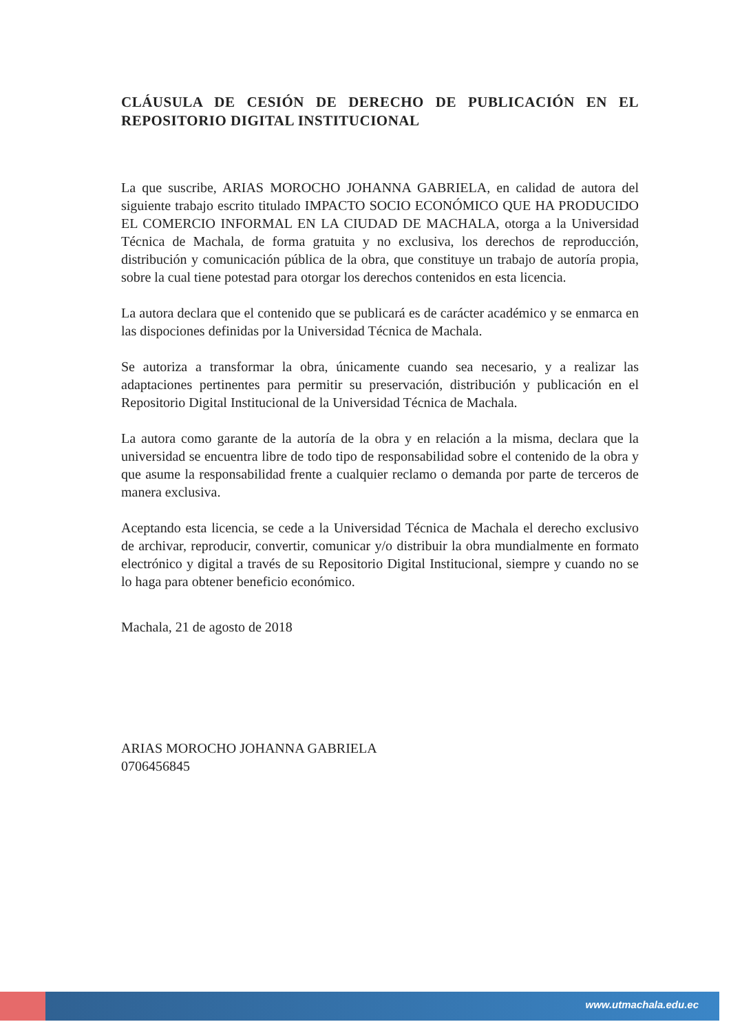CLÁUSULA DE CESIÓN DE DERECHO DE PUBLICACIÓN EN EL
REPOSITORIO DIGITAL INSTITUCIONAL
La que suscribe, ARIAS MOROCHO JOHANNA GABRIELA, en calidad de autora del siguiente trabajo escrito titulado IMPACTO SOCIO ECONÓMICO QUE HA PRODUCIDO EL COMERCIO INFORMAL EN LA CIUDAD DE MACHALA, otorga a la Universidad Técnica de Machala, de forma gratuita y no exclusiva, los derechos de reproducción, distribución y comunicación pública de la obra, que constituye un trabajo de autoría propia, sobre la cual tiene potestad para otorgar los derechos contenidos en esta licencia.
La autora declara que el contenido que se publicará es de carácter académico y se enmarca en las dispociones definidas por la Universidad Técnica de Machala.
Se autoriza a transformar la obra, únicamente cuando sea necesario, y a realizar las adaptaciones pertinentes para permitir su preservación, distribución y publicación en el Repositorio Digital Institucional de la Universidad Técnica de Machala.
La autora como garante de la autoría de la obra y en relación a la misma, declara que la universidad se encuentra libre de todo tipo de responsabilidad sobre el contenido de la obra y que asume la responsabilidad frente a cualquier reclamo o demanda por parte de terceros de manera exclusiva.
Aceptando esta licencia, se cede a la Universidad Técnica de Machala el derecho exclusivo de archivar, reproducir, convertir, comunicar y/o distribuir la obra mundialmente en formato electrónico y digital a través de su Repositorio Digital Institucional, siempre y cuando no se lo haga para obtener beneficio económico.
Machala, 21 de agosto de 2018
ARIAS MOROCHO JOHANNA GABRIELA
0706456845
www.utmachala.edu.ec